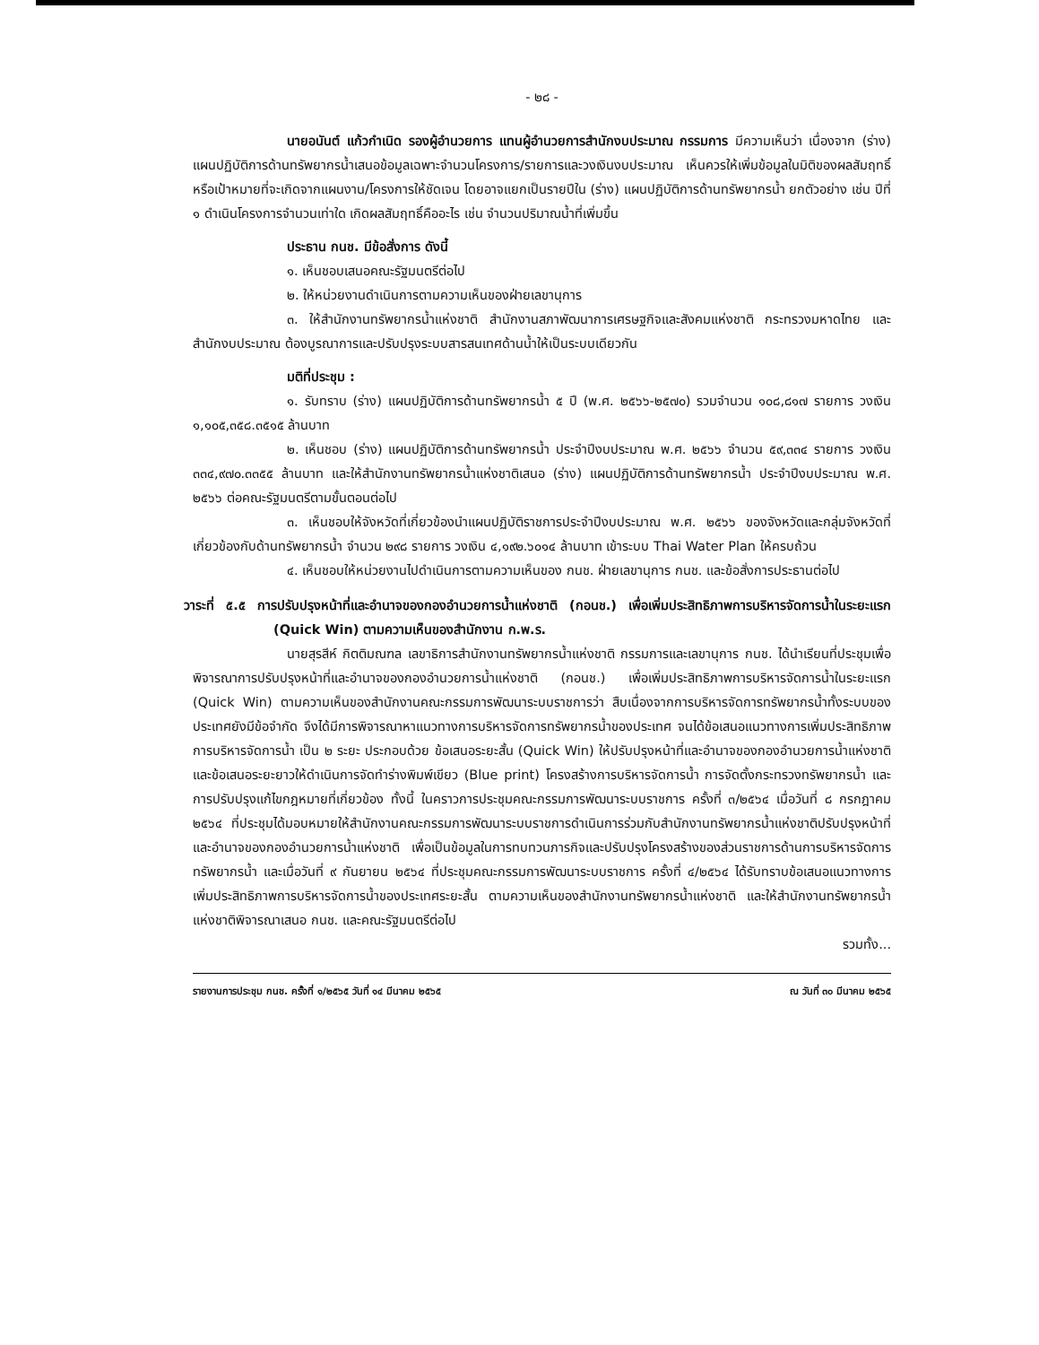- ๒๘ -
นายอนันต์ แก้วกำเนิด รองผู้อำนวยการ แทนผู้อำนวยการสำนักงบประมาณ กรรมการ มีความเห็นว่า เนื่องจาก (ร่าง) แผนปฏิบัติการด้านทรัพยากรน้ำเสนอข้อมูลเฉพาะจำนวนโครงการ/รายการและวงเงินงบประมาณ เห็นควรให้เพิ่มข้อมูลในมิติของผลสัมฤทธิ์หรือเป้าหมายที่จะเกิดจากแผนงาน/โครงการให้ชัดเจน โดยอาจแยกเป็นรายปีใน (ร่าง) แผนปฏิบัติการด้านทรัพยากรน้ำ ยกตัวอย่าง เช่น ปีที่ ๑ ดำเนินโครงการจำนวนเท่าใด เกิดผลสัมฤทธิ์คืออะไร เช่น จำนวนปริมาณน้ำที่เพิ่มขึ้น
ประธาน กนช. มีข้อสั่งการ ดังนี้
๑. เห็นชอบเสนอคณะรัฐมนตรีต่อไป
๒. ให้หน่วยงานดำเนินการตามความเห็นของฝ่ายเลขานุการ
๓. ให้สำนักงานทรัพยากรน้ำแห่งชาติ สำนักงานสภาพัฒนาการเศรษฐกิจและสังคมแห่งชาติ กระทรวงมหาดไทย และสำนักงบประมาณ ต้องบูรณาการและปรับปรุงระบบสารสนเทศด้านน้ำให้เป็นระบบเดียวกัน
มติที่ประชุม :
๑. รับทราบ (ร่าง) แผนปฏิบัติการด้านทรัพยากรน้ำ ๕ ปี (พ.ศ. ๒๕๖๖-๒๕๗๐) รวมจำนวน ๑๐๘,๘๑๗ รายการ วงเงิน ๑,๑๐๕,๓๕๘.๓๕๑๕ ล้านบาท
๒. เห็นชอบ (ร่าง) แผนปฏิบัติการด้านทรัพยากรน้ำ ประจำปีงบประมาณ พ.ศ. ๒๕๖๖ จำนวน ๕๙,๓๓๔ รายการ วงเงิน ๓๓๔,๙๗๐.๓๓๕๕ ล้านบาท และให้สำนักงานทรัพยากรน้ำแห่งชาติเสนอ (ร่าง) แผนปฏิบัติการด้านทรัพยากรน้ำ ประจำปีงบประมาณ พ.ศ. ๒๕๖๖ ต่อคณะรัฐมนตรีตามขั้นตอนต่อไป
๓. เห็นชอบให้จังหวัดที่เกี่ยวข้องนำแผนปฏิบัติราชการประจำปีงบประมาณ พ.ศ. ๒๕๖๖ ของจังหวัดและกลุ่มจังหวัดที่เกี่ยวข้องกับด้านทรัพยากรน้ำ จำนวน ๒๙๘ รายการ วงเงิน ๔,๑๙๒.๖๐๑๔ ล้านบาท เข้าระบบ Thai Water Plan ให้ครบถ้วน
๔. เห็นชอบให้หน่วยงานไปดำเนินการตามความเห็นของ กนช. ฝ่ายเลขานุการ กนช. และข้อสั่งการประธานต่อไป
วาระที่ ๕.๕ การปรับปรุงหน้าที่และอำนาจของกองอำนวยการน้ำแห่งชาติ (กอนช.) เพื่อเพิ่มประสิทธิภาพการบริหารจัดการน้ำในระยะแรก (Quick Win) ตามความเห็นของสำนักงาน ก.พ.ร.
นายสุรสีห์ กิตติมณฑล เลขาธิการสำนักงานทรัพยากรน้ำแห่งชาติ กรรมการและเลขานุการ กนช. ได้นำเรียนที่ประชุมเพื่อพิจารณาการปรับปรุงหน้าที่และอำนาจของกองอำนวยการน้ำแห่งชาติ (กอนช.) เพื่อเพิ่มประสิทธิภาพการบริหารจัดการน้ำในระยะแรก (Quick Win) ตามความเห็นของสำนักงานคณะกรรมการพัฒนาระบบราชการว่า สืบเนื่องจากการบริหารจัดการทรัพยากรน้ำทั้งระบบของประเทศยังมีข้อจำกัด จึงได้มีการพิจารณาหาแนวทางการบริหารจัดการทรัพยากรน้ำของประเทศ จนได้ข้อเสนอแนวทางการเพิ่มประสิทธิภาพการบริหารจัดการน้ำ เป็น ๒ ระยะ ประกอบด้วย ข้อเสนอระยะสั้น (Quick Win) ให้ปรับปรุงหน้าที่และอำนาจของกองอำนวยการน้ำแห่งชาติ และข้อเสนอระยะยาวให้ดำเนินการจัดทำร่างพิมพ์เขียว (Blue print) โครงสร้างการบริหารจัดการน้ำ การจัดตั้งกระทรวงทรัพยากรน้ำ และการปรับปรุงแก้ไขกฎหมายที่เกี่ยวข้อง ทั้งนี้ ในคราวการประชุมคณะกรรมการพัฒนาระบบราชการ ครั้งที่ ๓/๒๕๖๔ เมื่อวันที่ ๘ กรกฎาคม ๒๕๖๔ ที่ประชุมได้มอบหมายให้สำนักงานคณะกรรมการพัฒนาระบบราชการดำเนินการร่วมกับสำนักงานทรัพยากรน้ำแห่งชาติปรับปรุงหน้าที่และอำนาจของกองอำนวยการน้ำแห่งชาติ เพื่อเป็นข้อมูลในการทบทวนภารกิจและปรับปรุงโครงสร้างของส่วนราชการด้านการบริหารจัดการทรัพยากรน้ำ และเมื่อวันที่ ๙ กันยายน ๒๕๖๔ ที่ประชุมคณะกรรมการพัฒนาระบบราชการ ครั้งที่ ๔/๒๕๖๔ ได้รับทราบข้อเสนอแนวทางการเพิ่มประสิทธิภาพการบริหารจัดการน้ำของประเทศระยะสั้น ตามความเห็นของสำนักงานทรัพยากรน้ำแห่งชาติ และให้สำนักงานทรัพยากรน้ำแห่งชาติพิจารณาเสนอ กนช. และคณะรัฐมนตรีต่อไป
รวมทั้ง...
รายงานการประชุม กนช. ครั้งที่ ๑/๒๕๖๕ วันที่ ๑๔ มีนาคม ๒๕๖๕ ณ วันที่ ๓๐ มีนาคม ๒๕๖๕